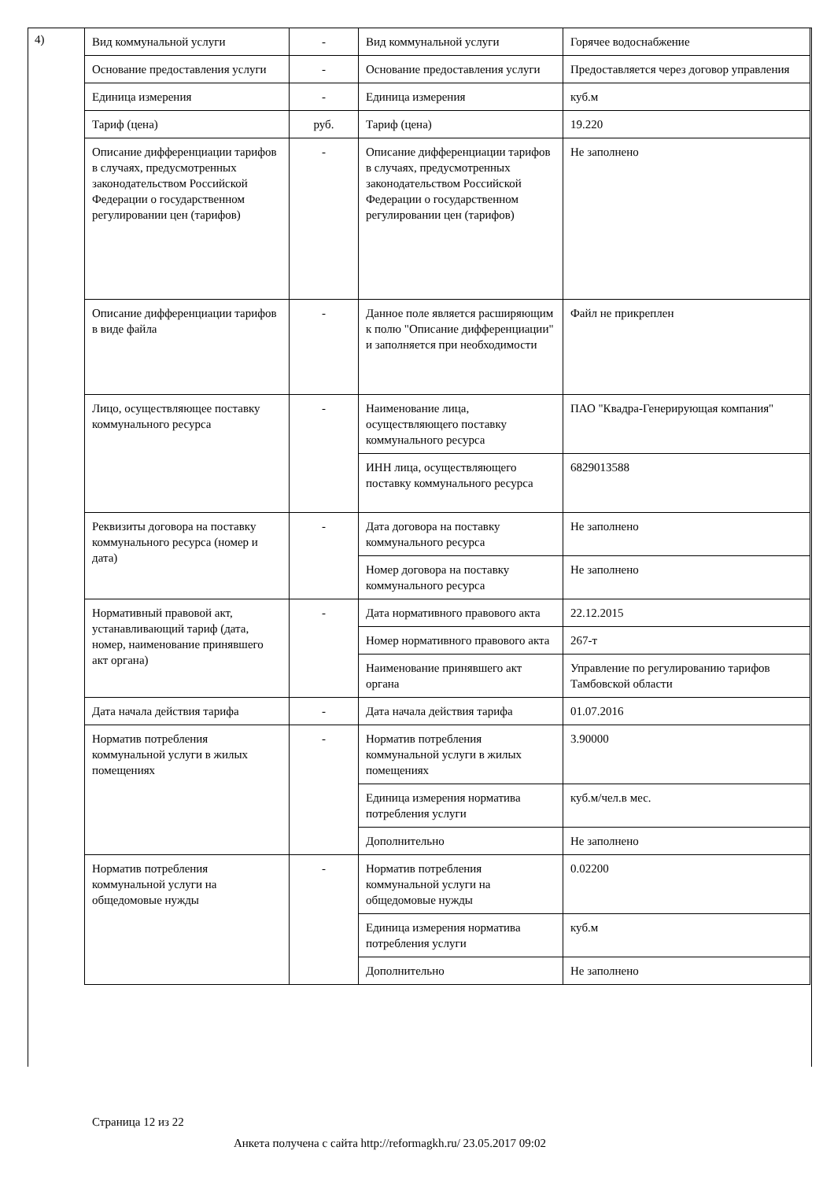4)
| Вид коммунальной услуги | - | Вид коммунальной услуги | Горячее водоснабжение |
| Основание предоставления услуги | - | Основание предоставления услуги | Предоставляется через договор управления |
| Единица измерения | - | Единица измерения | куб.м |
| Тариф (цена) | руб. | Тариф (цена) | 19.220 |
| Описание дифференциации тарифов в случаях, предусмотренных законодательством Российской Федерации о государственном регулировании цен (тарифов) | - | Описание дифференциации тарифов в случаях, предусмотренных законодательством Российской Федерации о государственном регулировании цен (тарифов) | Не заполнено |
| Описание дифференциации тарифов в виде файла | - | Данное поле является расширяющим к полю "Описание дифференциации" и заполняется при необходимости | Файл не прикреплен |
| Лицо, осуществляющее поставку коммунального ресурса | - | Наименование лица, осуществляющего поставку коммунального ресурса | ПАО "Квадра-Генерирующая компания" |
| | | ИНН лица, осуществляющего поставку коммунального ресурса | 6829013588 |
| Реквизиты договора на поставку коммунального ресурса (номер и дата) | - | Дата договора на поставку коммунального ресурса | Не заполнено |
| | | Номер договора на поставку коммунального ресурса | Не заполнено |
| Нормативный правовой акт, устанавливающий тариф (дата, номер, наименование принявшего акт органа) | - | Дата нормативного правового акта | 22.12.2015 |
| | | Номер нормативного правового акта | 267-т |
| | | Наименование принявшего акт органа | Управление по регулированию тарифов Тамбовской области |
| Дата начала действия тарифа | - | Дата начала действия тарифа | 01.07.2016 |
| Норматив потребления коммунальной услуги в жилых помещениях | - | Норматив потребления коммунальной услуги в жилых помещениях | 3.90000 |
| | | Единица измерения норматива потребления услуги | куб.м/чел.в мес. |
| | | Дополнительно | Не заполнено |
| Норматив потребления коммунальной услуги на общедомовые нужды | - | Норматив потребления коммунальной услуги на общедомовые нужды | 0.02200 |
| | | Единица измерения норматива потребления услуги | куб.м |
| | | Дополнительно | Не заполнено |
Страница 12 из 22
Анкета получена с сайта http://reformagkh.ru/ 23.05.2017 09:02